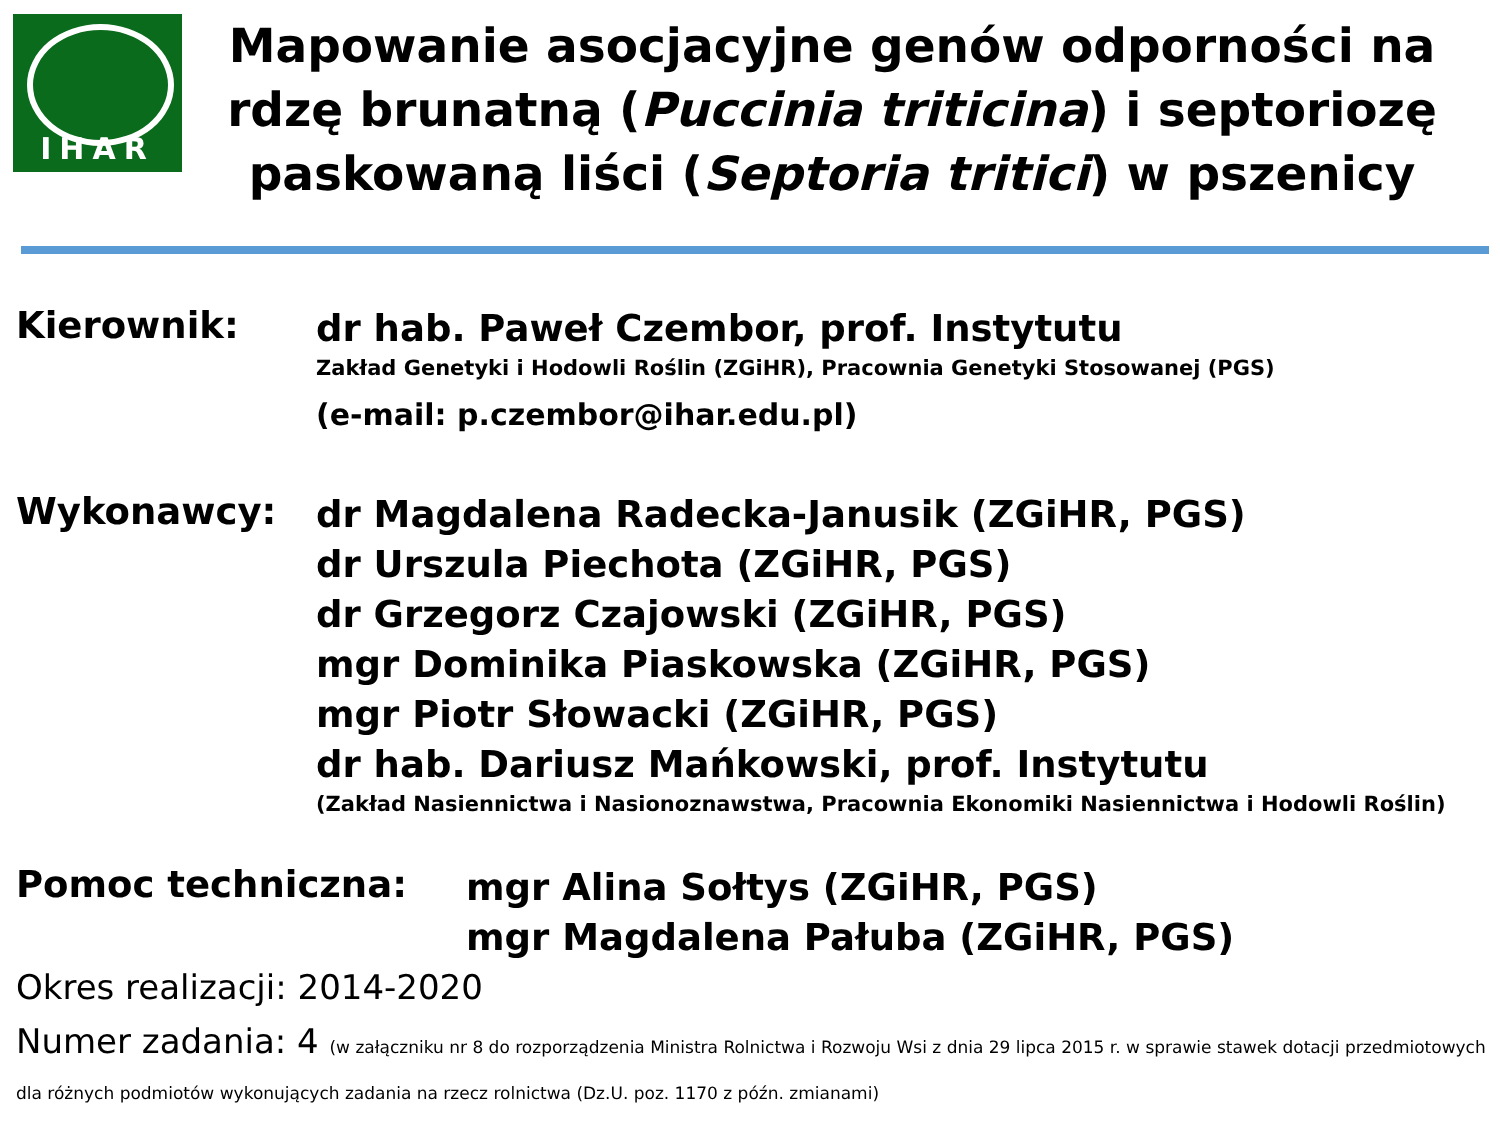IHAR
Mapowanie asocjacyjne genów odporności na rdzę brunatną (Puccinia triticina) i septoriozę paskowaną liści (Septoria tritici) w pszenicy
Kierownik:
dr hab. Paweł Czembor, prof. Instytutu
Zakład Genetyki i Hodowli Roślin (ZGiHR), Pracownia Genetyki Stosowanej (PGS)
(e-mail: p.czembor@ihar.edu.pl)
Wykonawcy:
dr Magdalena Radecka-Janusik (ZGiHR, PGS)
dr Urszula Piechota (ZGiHR, PGS)
dr Grzegorz Czajowski (ZGiHR, PGS)
mgr Dominika Piaskowska (ZGiHR, PGS)
mgr Piotr Słowacki (ZGiHR, PGS)
dr hab. Dariusz Mańkowski, prof. Instytutu
(Zakład Nasiennictwa i Nasionoznawstwa, Pracownia Ekonomiki Nasiennictwa i Hodowli Roślin)
Pomoc techniczna:
mgr Alina Sołtys (ZGiHR, PGS)
mgr Magdalena Pałuba (ZGiHR, PGS)
Okres realizacji: 2014-2020
Numer zadania: 4 (w załączniku nr 8 do rozporządzenia Ministra Rolnictwa i Rozwoju Wsi z dnia 29 lipca 2015 r. w sprawie stawek dotacji przedmiotowych dla różnych podmiotów wykonujących zadania na rzecz rolnictwa (Dz.U. poz. 1170 z późn. zmianami)